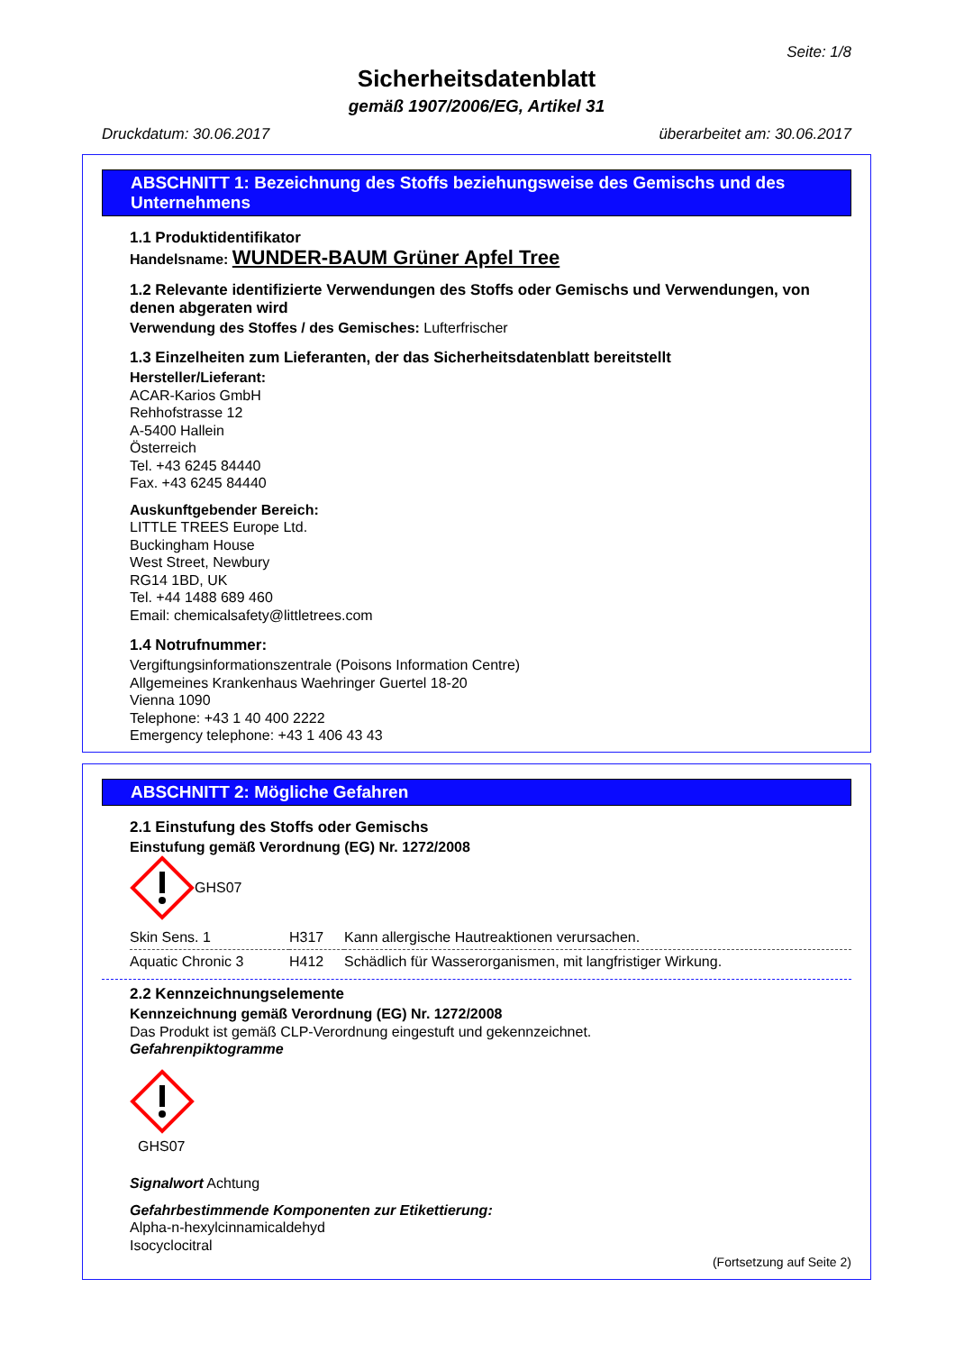Seite: 1/8
Sicherheitsdatenblatt
gemäß 1907/2006/EG, Artikel 31
Druckdatum: 30.06.2017 überarbeitet am: 30.06.2017
ABSCHNITT 1: Bezeichnung des Stoffs beziehungsweise des Gemischs und des Unternehmens
1.1 Produktidentifikator
Handelsname: WUNDER-BAUM Grüner Apfel Tree
1.2 Relevante identifizierte Verwendungen des Stoffs oder Gemischs und Verwendungen, von denen abgeraten wird
Verwendung des Stoffes / des Gemisches: Lufterfrischer
1.3 Einzelheiten zum Lieferanten, der das Sicherheitsdatenblatt bereitstellt
Hersteller/Lieferant:
ACAR-Karios GmbH
Rehhofstrasse 12
A-5400 Hallein
Österreich
Tel. +43 6245 84440
Fax. +43 6245 84440
Auskunftgebender Bereich:
LITTLE TREES Europe Ltd.
Buckingham House
West Street, Newbury
RG14 1BD, UK
Tel. +44 1488 689 460
Email: chemicalsafety@littletrees.com
1.4 Notrufnummer:
Vergiftungsinformationszentrale (Poisons Information Centre)
Allgemeines Krankenhaus Waehringer Guertel 18-20
Vienna 1090
Telephone: +43 1 40 400 2222
Emergency telephone: +43 1 406 43 43
ABSCHNITT 2: Mögliche Gefahren
2.1 Einstufung des Stoffs oder Gemischs
Einstufung gemäß Verordnung (EG) Nr. 1272/2008
GHS07
| Skin Sens. 1 | H317 | Kann allergische Hautreaktionen verursachen. |
| Aquatic Chronic 3 | H412 | Schädlich für Wasserorganismen, mit langfristiger Wirkung. |
2.2 Kennzeichnungselemente
Kennzeichnung gemäß Verordnung (EG) Nr. 1272/2008
Das Produkt ist gemäß CLP-Verordnung eingestuft und gekennzeichnet.
Gefahrenpiktogramme
GHS07
Signalwort Achtung
Gefahrbestimmende Komponenten zur Etikettierung:
Alpha-n-hexylcinnamicaldehyd
Isocyclocitral
(Fortsetzung auf Seite 2)